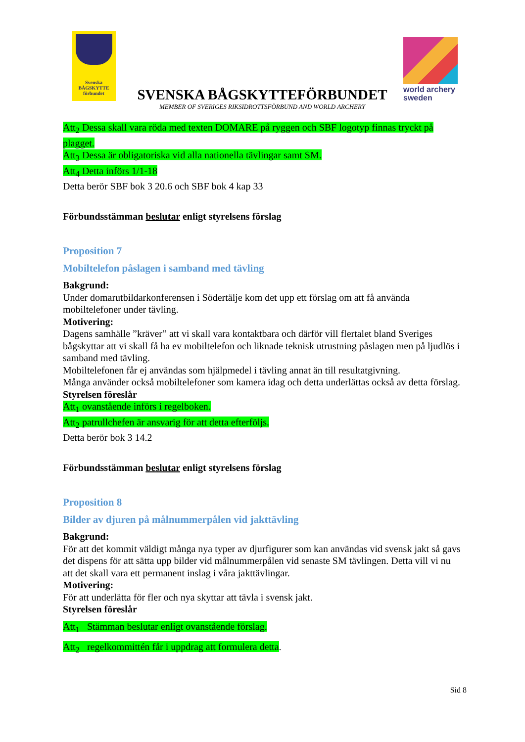Svenska BÅGSKYTTE förbundet
SVENSKA BÅGSKYTTEFÖRBUNDET
MEMBER OF SVERIGES RIKSIDROTTSFÖRBUND AND WORLD ARCHERY
world archery
sweden
Att<sub>2</sub> Dessa skall vara röda med texten DOMARE på ryggen och SBF logotyp finnas tryckt på plagget.
Att<sub>3</sub> Dessa är obligatoriska vid alla nationella tävlingar samt SM.
Att<sub>4</sub> Detta införs 1/1-18
Detta berör SBF bok 3 20.6 och SBF bok 4 kap 33
Förbundsstämman beslutar enligt styrelsens förslag
Proposition 7
Mobiltelefon påslagen i samband med tävling
Bakgrund:
Under domarutbildarkonferensen i Södertälje kom det upp ett förslag om att få använda mobiltelefoner under tävling.
Motivering:
Dagens samhälle ”kräver” att vi skall vara kontaktbara och därför vill flertalet bland Sveriges bågskyttar att vi skall få ha ev mobiltelefon och liknade teknisk utrustning påslagen men på ljudlös i samband med tävling.
Mobiltelefonen får ej användas som hjälpmedel i tävling annat än till resultatgivning.
Många använder också mobiltelefoner som kamera idag och detta underlättas också av detta förslag.
Styrelsen föreslår
Att<sub>1</sub> ovanstående införs i regelboken.
Att<sub>2</sub> patrullchefen är ansvarig för att detta efterföljs.
Detta berör bok 3 14.2
Förbundsstämman beslutar enligt styrelsens förslag
Proposition 8
Bilder av djuren på målnummerpålen vid jakttävling
Bakgrund:
För att det kommit väldigt många nya typer av djurfigurer som kan användas vid svensk jakt så gavs det dispens för att sätta upp bilder vid målnummerpålen vid senaste SM tävlingen. Detta vill vi nu att det skall vara ett permanent inslag i våra jakttävlingar.
Motivering:
För att underlätta för fler och nya skyttar att tävla i svensk jakt.
Styrelsen föreslår
Att<sub>1</sub> Stämman beslutar enligt ovanstående förslag.
Att<sub>2</sub> regelkommittén får i uppdrag att formulera detta.
Sid 8